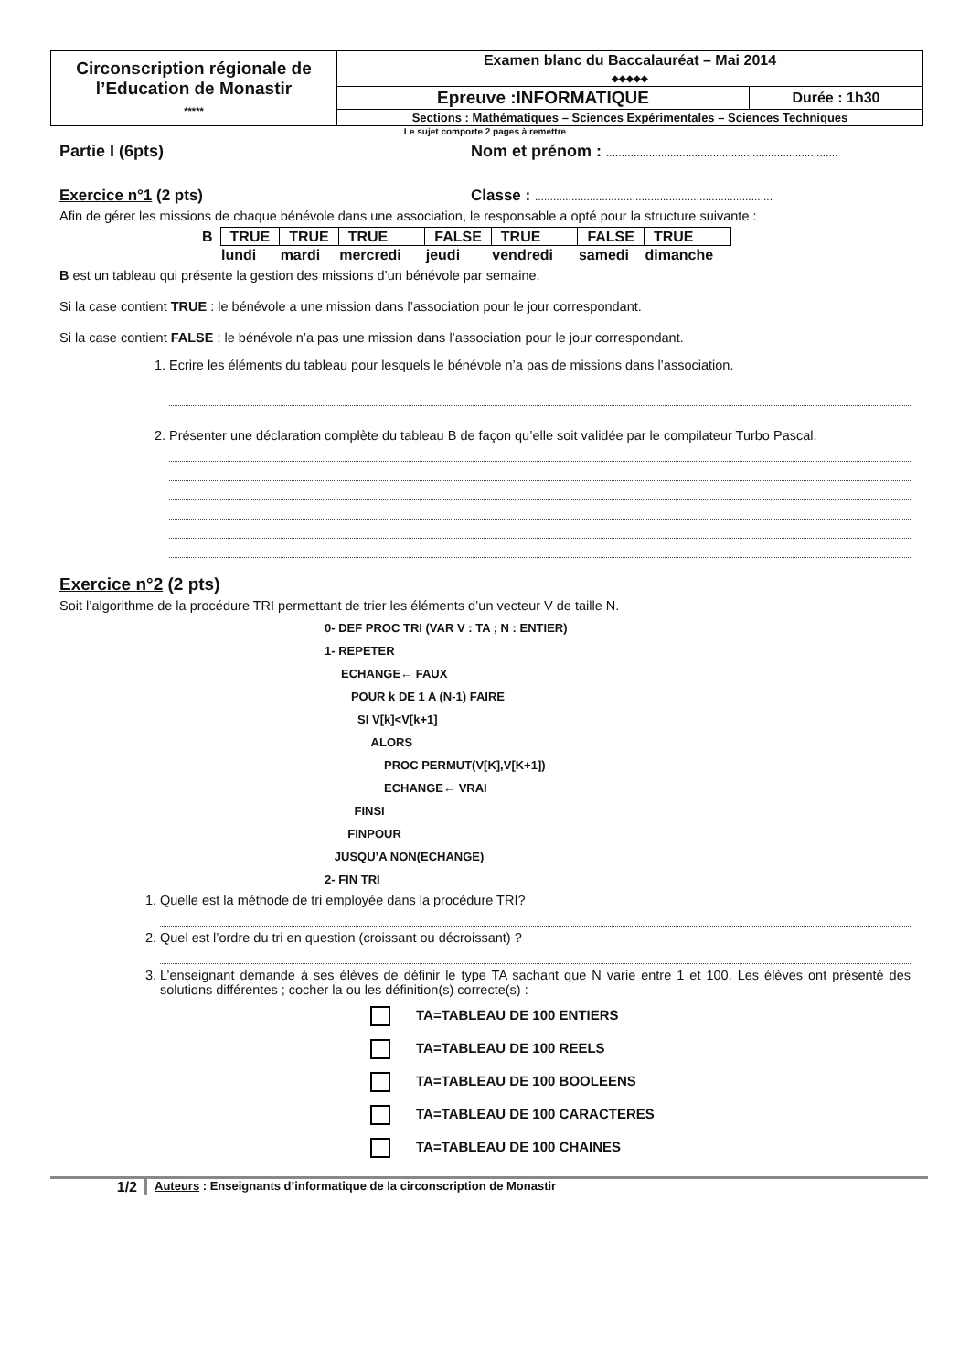| Circonscription régionale de l’Education de Monastir ***** | Examen blanc du Baccalauréat – Mai 2014 ◆◆◆◆◆ | |
| | Epreuve :INFORMATIQUE | Durée : 1h30 |
| | Sections : Mathématiques – Sciences Expérimentales – Sciences Techniques | |
Le sujet comporte 2 pages à remettre
Partie I (6pts) Nom et prénom : ............................................................................
Exercice n°1 (2 pts) Classe : ..............................................................................
Afin de gérer les missions de chaque bénévole dans une association, le responsable a opté pour la structure suivante :
| B | TRUE | TRUE | TRUE | FALSE | TRUE | FALSE | TRUE |
| | lundi | mardi | mercredi | jeudi | vendredi | samedi | dimanche |
B est un tableau qui présente la gestion des missions d’un bénévole par semaine.
Si la case contient TRUE : le bénévole a une mission dans l’association pour le jour correspondant.
Si la case contient FALSE : le bénévole n’a pas une mission dans l’association pour le jour correspondant.
1. Ecrire les éléments du tableau pour lesquels le bénévole n’a pas de missions dans l’association.
2. Présenter une déclaration complète du tableau B de façon qu’elle soit validée par le compilateur Turbo Pascal.
Exercice n°2 (2 pts)
Soit l’algorithme de la procédure TRI permettant de trier les éléments d’un vecteur V de taille N.
0- DEF PROC TRI (VAR V : TA ; N : ENTIER)
1- REPETER
ECHANGE← FAUX
POUR k DE 1 A (N-1) FAIRE
SI V[k]<V[k+1]
ALORS
PROC PERMUT(V[K],V[K+1])
ECHANGE← VRAI
FINSI
FINPOUR
JUSQU’A NON(ECHANGE)
2- FIN TRI
1. Quelle est la méthode de tri employée dans la procédure TRI?
2. Quel est l’ordre du tri en question (croissant ou décroissant) ?
3. L’enseignant demande à ses élèves de définir le type TA sachant que N varie entre 1 et 100. Les élèves ont présenté des solutions différentes ; cocher la ou les définition(s) correcte(s) :
TA=TABLEAU DE 100 ENTIERS
TA=TABLEAU DE 100 REELS
TA=TABLEAU DE 100 BOOLEENS
TA=TABLEAU DE 100 CARACTERES
TA=TABLEAU DE 100 CHAINES
1/2 Auteurs : Enseignants d’informatique de la circonscription de Monastir